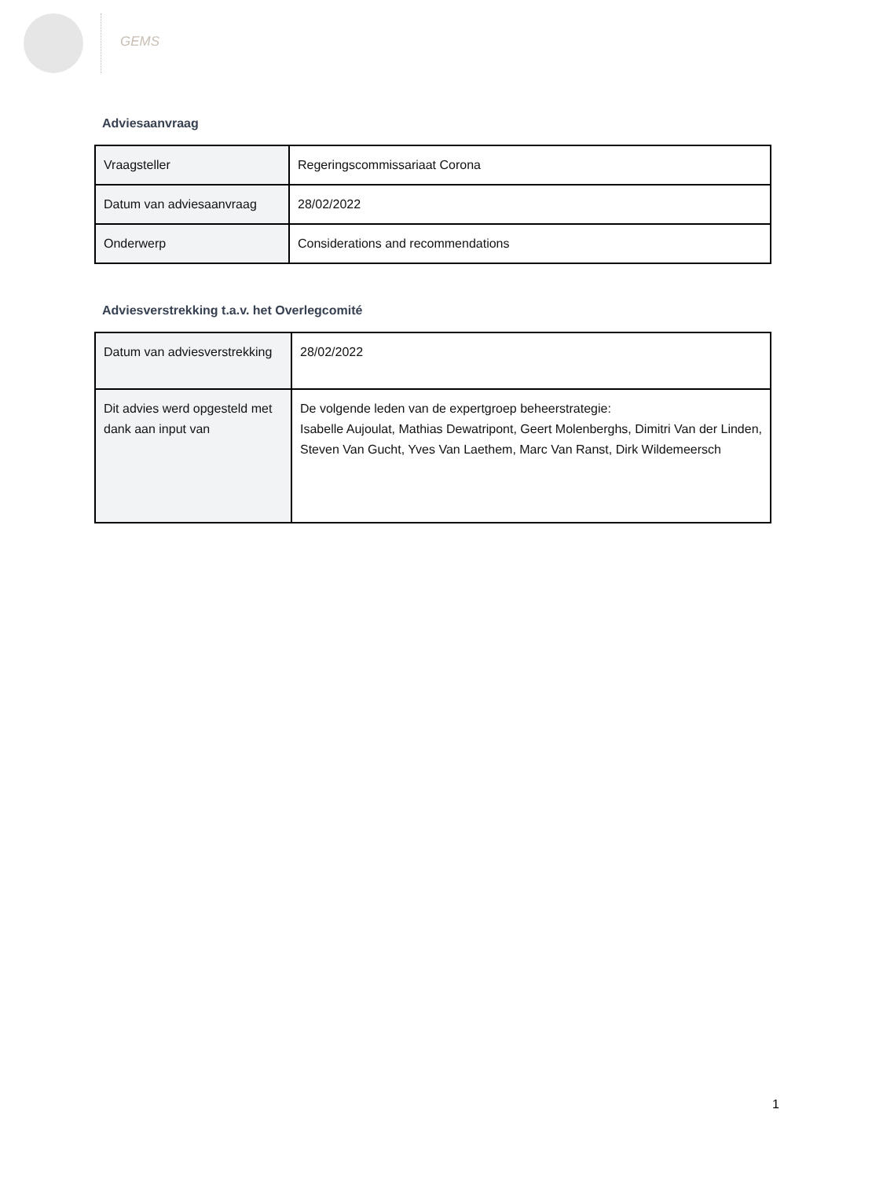GEMS
Adviesaanvraag
| Vraagsteller | Regeringscommissariaat Corona |
| Datum van adviesaanvraag | 28/02/2022 |
| Onderwerp | Considerations and recommendations |
Adviesverstrekking t.a.v. het Overlegcomité
| Datum van adviesverstrekking | 28/02/2022 |
| Dit advies werd opgesteld met dank aan input van | De volgende leden van de expertgroep beheerstrategie: Isabelle Aujoulat, Mathias Dewatripont, Geert Molenberghs, Dimitri Van der Linden, Steven Van Gucht, Yves Van Laethem, Marc Van Ranst, Dirk Wildemeersch |
1